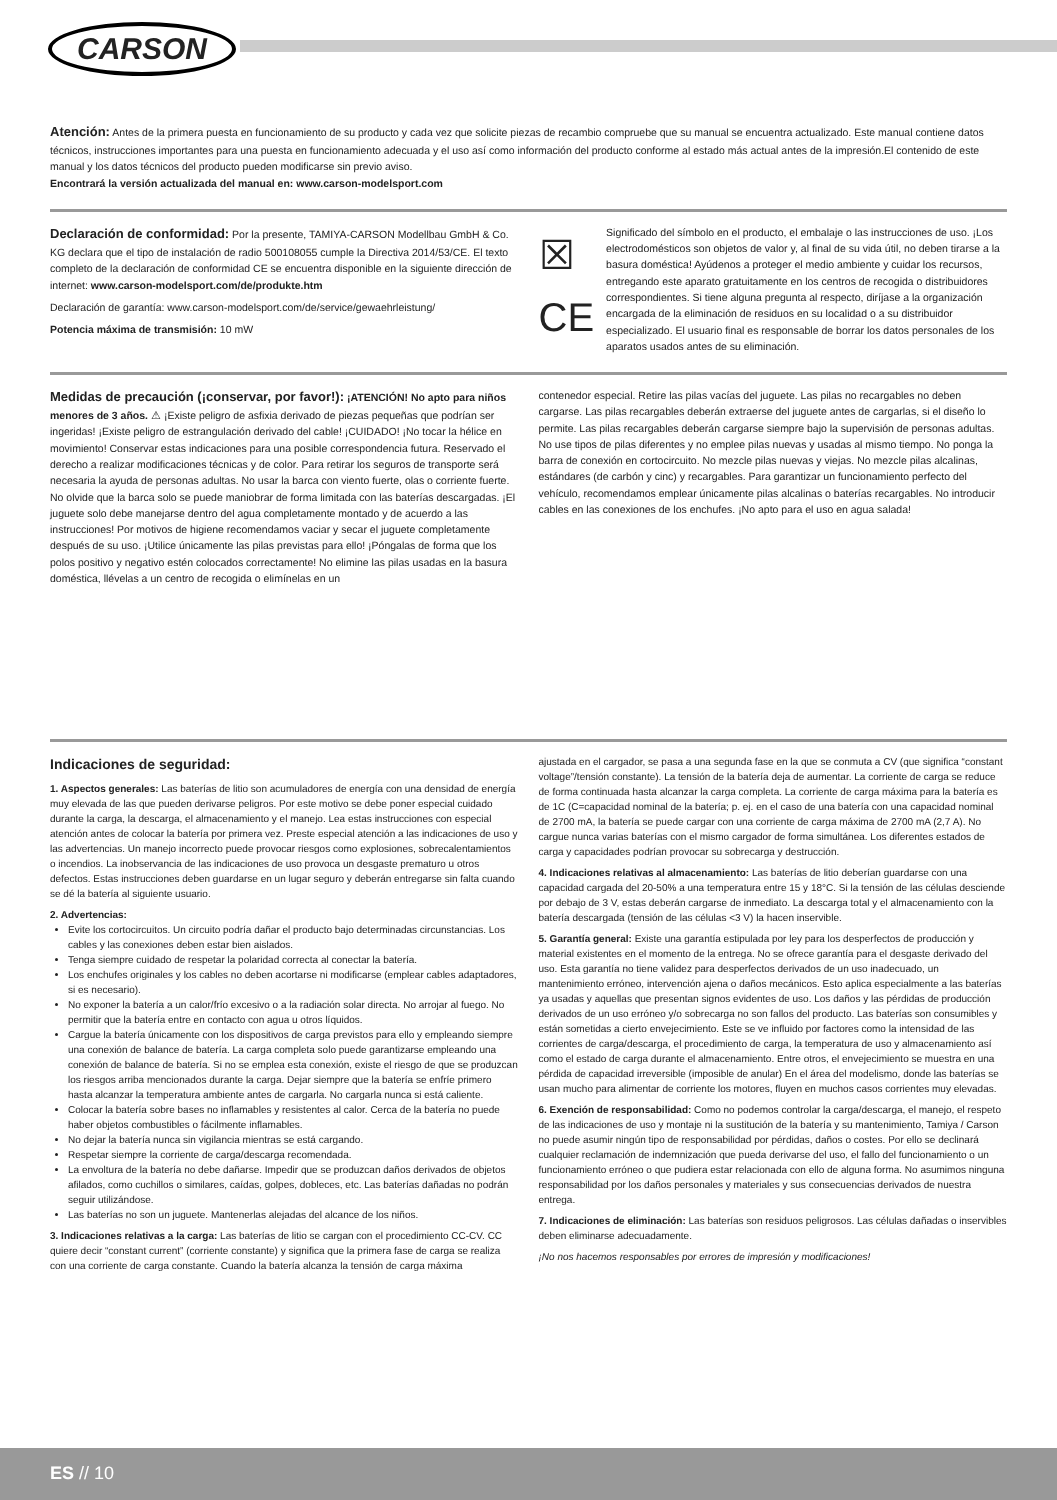CARSON
Atención: Antes de la primera puesta en funcionamiento de su producto y cada vez que solicite piezas de recambio compruebe que su manual se encuentra actualizado. Este manual contiene datos técnicos, instrucciones importantes para una puesta en funcionamiento adecuada y el uso así como información del producto conforme al estado más actual antes de la impresión.El contenido de este manual y los datos técnicos del producto pueden modificarse sin previo aviso.
Encontrará la versión actualizada del manual en: www.carson-modelsport.com
Declaración de conformidad: Por la presente, TAMIYA-CARSON Modellbau GmbH & Co. KG declara que el tipo de instalación de radio 500108055 cumple la Directiva 2014/53/CE. El texto completo de la declaración de conformidad CE se encuentra disponible en la siguiente dirección de internet: www.carson-modelsport.com/de/produkte.htm
Declaración de garantía: www.carson-modelsport.com/de/service/gewaehrleistung/
Potencia máxima de transmisión: 10 mW
☒
CE
Significado del símbolo en el producto, el embalaje o las instrucciones de uso. ¡Los electrodomésticos son objetos de valor y, al final de su vida útil, no deben tirarse a la basura doméstica! Ayúdenos a proteger el medio ambiente y cuidar los recursos, entregando este aparato gratuitamente en los centros de recogida o distribuidores correspondientes. Si tiene alguna pregunta al respecto, diríjase a la organización encargada de la eliminación de residuos en su localidad o a su distribuidor especializado. El usuario final es responsable de borrar los datos personales de los aparatos usados antes de su eliminación.
Medidas de precaución (¡conservar, por favor!): ¡ATENCIÓN! No apto para niños menores de 3 años. ⚠ ¡Existe peligro de asfixia derivado de piezas pequeñas que podrían ser ingeridas! ¡Existe peligro de estrangulación derivado del cable! ¡CUIDADO! ¡No tocar la hélice en movimiento! Conservar estas indicaciones para una posible correspondencia futura. Reservado el derecho a realizar modificaciones técnicas y de color. Para retirar los seguros de transporte será necesaria la ayuda de personas adultas. No usar la barca con viento fuerte, olas o corriente fuerte. No olvide que la barca solo se puede maniobrar de forma limitada con las baterías descargadas. ¡El juguete solo debe manejarse dentro del agua completamente montado y de acuerdo a las instrucciones! Por motivos de higiene recomendamos vaciar y secar el juguete completamente después de su uso. ¡Utilice únicamente las pilas previstas para ello! ¡Póngalas de forma que los polos positivo y negativo estén colocados correctamente! No elimine las pilas usadas en la basura doméstica, llévelas a un centro de recogida o elimínelas en un
contenedor especial. Retire las pilas vacías del juguete. Las pilas no recargables no deben cargarse. Las pilas recargables deberán extraerse del juguete antes de cargarlas, si el diseño lo permite. Las pilas recargables deberán cargarse siempre bajo la supervisión de personas adultas. No use tipos de pilas diferentes y no emplee pilas nuevas y usadas al mismo tiempo. No ponga la barra de conexión en cortocircuito. No mezcle pilas nuevas y viejas. No mezcle pilas alcalinas, estándares (de carbón y cinc) y recargables. Para garantizar un funcionamiento perfecto del vehículo, recomendamos emplear únicamente pilas alcalinas o baterías recargables. No introducir cables en las conexiones de los enchufes. ¡No apto para el uso en agua salada!
Indicaciones de seguridad:
1. Aspectos generales: Las baterías de litio son acumuladores de energía con una densidad de energía muy elevada de las que pueden derivarse peligros. Por este motivo se debe poner especial cuidado durante la carga, la descarga, el almacenamiento y el manejo. Lea estas instrucciones con especial atención antes de colocar la batería por primera vez. Preste especial atención a las indicaciones de uso y las advertencias. Un manejo incorrecto puede provocar riesgos como explosiones, sobrecalentamientos o incendios. La inobservancia de las indicaciones de uso provoca un desgaste prematuro u otros defectos. Estas instrucciones deben guardarse en un lugar seguro y deberán entregarse sin falta cuando se dé la batería al siguiente usuario.
2. Advertencias:
Evite los cortocircuitos. Un circuito podría dañar el producto bajo determinadas circunstancias. Los cables y las conexiones deben estar bien aislados.
Tenga siempre cuidado de respetar la polaridad correcta al conectar la batería.
Los enchufes originales y los cables no deben acortarse ni modificarse (emplear cables adaptadores, si es necesario).
No exponer la batería a un calor/frío excesivo o a la radiación solar directa. No arrojar al fuego. No permitir que la batería entre en contacto con agua u otros líquidos.
Cargue la batería únicamente con los dispositivos de carga previstos para ello y empleando siempre una conexión de balance de batería. La carga completa solo puede garantizarse empleando una conexión de balance de batería. Si no se emplea esta conexión, existe el riesgo de que se produzcan los riesgos arriba mencionados durante la carga. Dejar siempre que la batería se enfríe primero hasta alcanzar la temperatura ambiente antes de cargarla. No cargarla nunca si está caliente.
Colocar la batería sobre bases no inflamables y resistentes al calor. Cerca de la batería no puede haber objetos combustibles o fácilmente inflamables.
No dejar la batería nunca sin vigilancia mientras se está cargando.
Respetar siempre la corriente de carga/descarga recomendada.
La envoltura de la batería no debe dañarse. Impedir que se produzcan daños derivados de objetos afilados, como cuchillos o similares, caídas, golpes, dobleces, etc. Las baterías dañadas no podrán seguir utilizándose.
Las baterías no son un juguete. Mantenerlas alejadas del alcance de los niños.
3. Indicaciones relativas a la carga: Las baterías de litio se cargan con el procedimiento CC-CV. CC quiere decir “constant current” (corriente constante) y significa que la primera fase de carga se realiza con una corriente de carga constante. Cuando la batería alcanza la tensión de carga máxima
ajustada en el cargador, se pasa a una segunda fase en la que se conmuta a CV (que significa “constant voltage”/tensión constante). La tensión de la batería deja de aumentar. La corriente de carga se reduce de forma continuada hasta alcanzar la carga completa. La corriente de carga máxima para la batería es de 1C (C=capacidad nominal de la batería; p. ej. en el caso de una batería con una capacidad nominal de 2700 mA, la batería se puede cargar con una corriente de carga máxima de 2700 mA (2,7 A). No cargue nunca varias baterías con el mismo cargador de forma simultánea. Los diferentes estados de carga y capacidades podrían provocar su sobrecarga y destrucción.
4. Indicaciones relativas al almacenamiento: Las baterías de litio deberían guardarse con una capacidad cargada del 20-50% a una temperatura entre 15 y 18°C. Si la tensión de las células desciende por debajo de 3 V, estas deberán cargarse de inmediato. La descarga total y el almacenamiento con la batería descargada (tensión de las células <3 V) la hacen inservible.
5. Garantía general: Existe una garantía estipulada por ley para los desperfectos de producción y material existentes en el momento de la entrega. No se ofrece garantía para el desgaste derivado del uso. Esta garantía no tiene validez para desperfectos derivados de un uso inadecuado, un mantenimiento erróneo, intervención ajena o daños mecánicos. Esto aplica especialmente a las baterías ya usadas y aquellas que presentan signos evidentes de uso. Los daños y las pérdidas de producción derivados de un uso erróneo y/o sobrecarga no son fallos del producto. Las baterías son consumibles y están sometidas a cierto envejecimiento. Este se ve influido por factores como la intensidad de las corrientes de carga/descarga, el procedimiento de carga, la temperatura de uso y almacenamiento así como el estado de carga durante el almacenamiento. Entre otros, el envejecimiento se muestra en una pérdida de capacidad irreversible (imposible de anular) En el área del modelismo, donde las baterías se usan mucho para alimentar de corriente los motores, fluyen en muchos casos corrientes muy elevadas.
6. Exención de responsabilidad: Como no podemos controlar la carga/descarga, el manejo, el respeto de las indicaciones de uso y montaje ni la sustitución de la batería y su mantenimiento, Tamiya / Carson no puede asumir ningún tipo de responsabilidad por pérdidas, daños o costes. Por ello se declinará cualquier reclamación de indemnización que pueda derivarse del uso, el fallo del funcionamiento o un funcionamiento erróneo o que pudiera estar relacionada con ello de alguna forma. No asumimos ninguna responsabilidad por los daños personales y materiales y sus consecuencias derivados de nuestra entrega.
7. Indicaciones de eliminación: Las baterías son residuos peligrosos. Las células dañadas o inservibles deben eliminarse adecuadamente.
¡No nos hacemos responsables por errores de impresión y modificaciones!
ES // 10